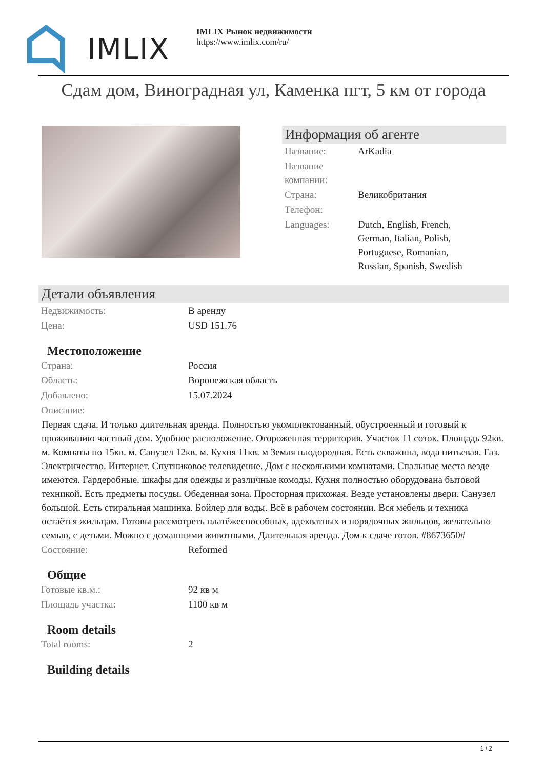IMLIX
IMLIX Рынок недвижимости
https://www.imlix.com/ru/
Сдам дом, Виноградная ул, Каменка пгт, 5 км от города
Информация об агенте
| Название: | ArKadia |
| Название компании: | |
| Страна: | Великобритания |
| Телефон: | |
| Languages: | Dutch, English, French, German, Italian, Polish, Portuguese, Romanian, Russian, Spanish, Swedish |
Детали объявления
| Недвижимость: | В аренду |
| Цена: | USD 151.76 |
Местоположение
| Страна: | Россия |
| Область: | Воронежская область |
| Добавлено: | 15.07.2024 |
| Описание: | |
Первая сдача. И только длительная аренда. Полностью укомплектованный, обустроенный и готовый к проживанию частный дом. Удобное расположение. Огороженная территория. Участок 11 соток. Площадь 92кв. м. Комнаты по 15кв. м. Санузел 12кв. м. Кухня 11кв. м Земля плодородная. Есть скважина, вода питьевая. Газ. Электричество. Интернет. Спутниковое телевидение. Дом с несколькими комнатами. Спальные места везде имеются. Гардеробные, шкафы для одежды и различные комоды. Кухня полностью оборудована бытовой техникой. Есть предметы посуды. Обеденная зона. Просторная прихожая. Везде установлены двери. Санузел большой. Есть стиральная машинка. Бойлер для воды. Всё в рабочем состоянии. Вся мебель и техника остаётся жильцам. Готовы рассмотреть платёжеспособных, адекватных и порядочных жильцов, желательно семью, с детьми. Можно с домашними животными. Длительная аренда. Дом к сдаче готов. #8673650#
| Состояние: | Reformed |
Общие
| Готовые кв.м.: | 92 кв м |
| Площадь участка: | 1100 кв м |
Room details
| Total rooms: | 2 |
Building details
1 / 2